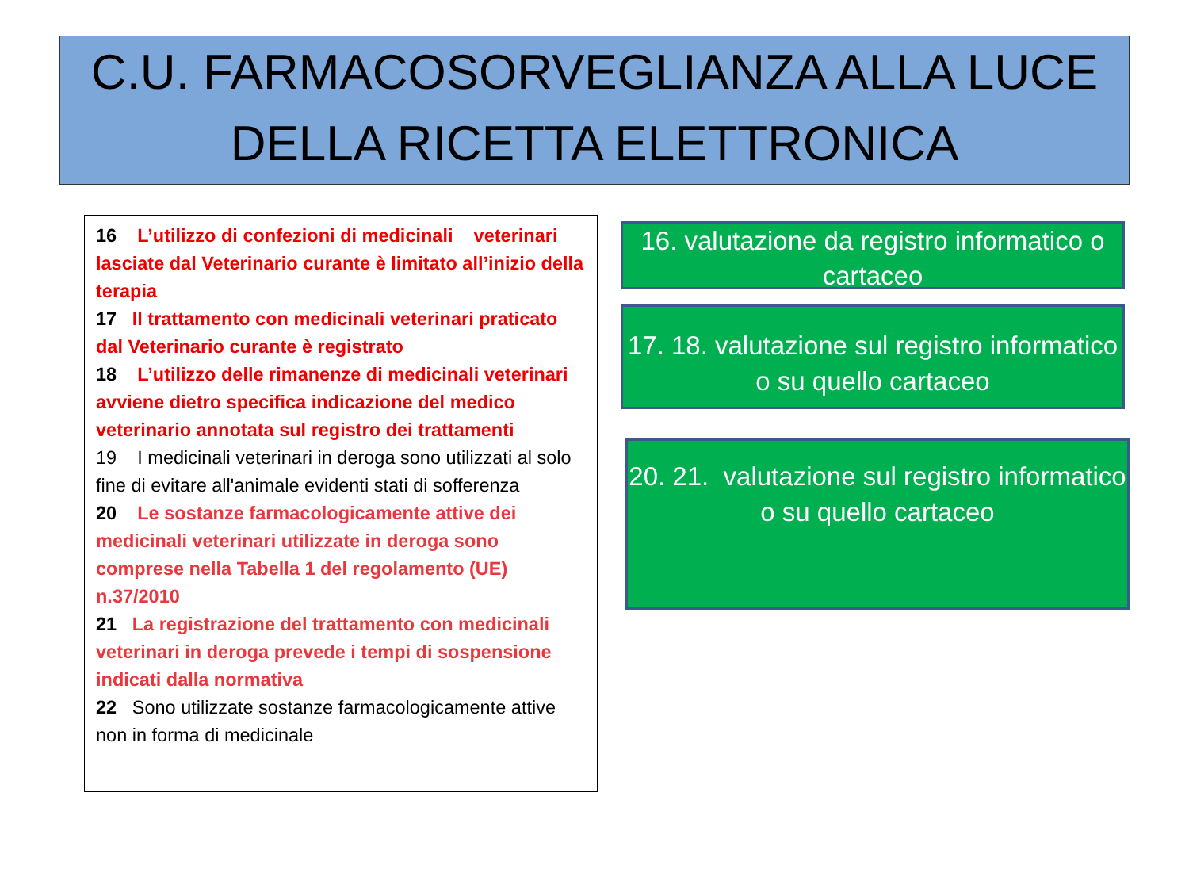C.U. FARMACOSORVEGLIANZA ALLA LUCE
DELLA RICETTA ELETTRONICA
16 L’utilizzo di confezioni di medicinali veterinari lasciate dal Veterinario curante è limitato all’inizio della terapia
17 Il trattamento con medicinali veterinari praticato dal Veterinario curante è registrato
18 L’utilizzo delle rimanenze di medicinali veterinari avviene dietro specifica indicazione del medico veterinario annotata sul registro dei trattamenti
19 I medicinali veterinari in deroga sono utilizzati al solo fine di evitare all'animale evidenti stati di sofferenza
20 Le sostanze farmacologicamente attive dei medicinali veterinari utilizzate in deroga sono comprese nella Tabella 1 del regolamento (UE) n.37/2010
21 La registrazione del trattamento con medicinali veterinari in deroga prevede i tempi di sospensione indicati dalla normativa
22 Sono utilizzate sostanze farmacologicamente attive non in forma di medicinale
16. valutazione da registro informatico o cartaceo
17. 18. valutazione sul registro informatico o su quello cartaceo
20. 21. valutazione sul registro informatico o su quello cartaceo